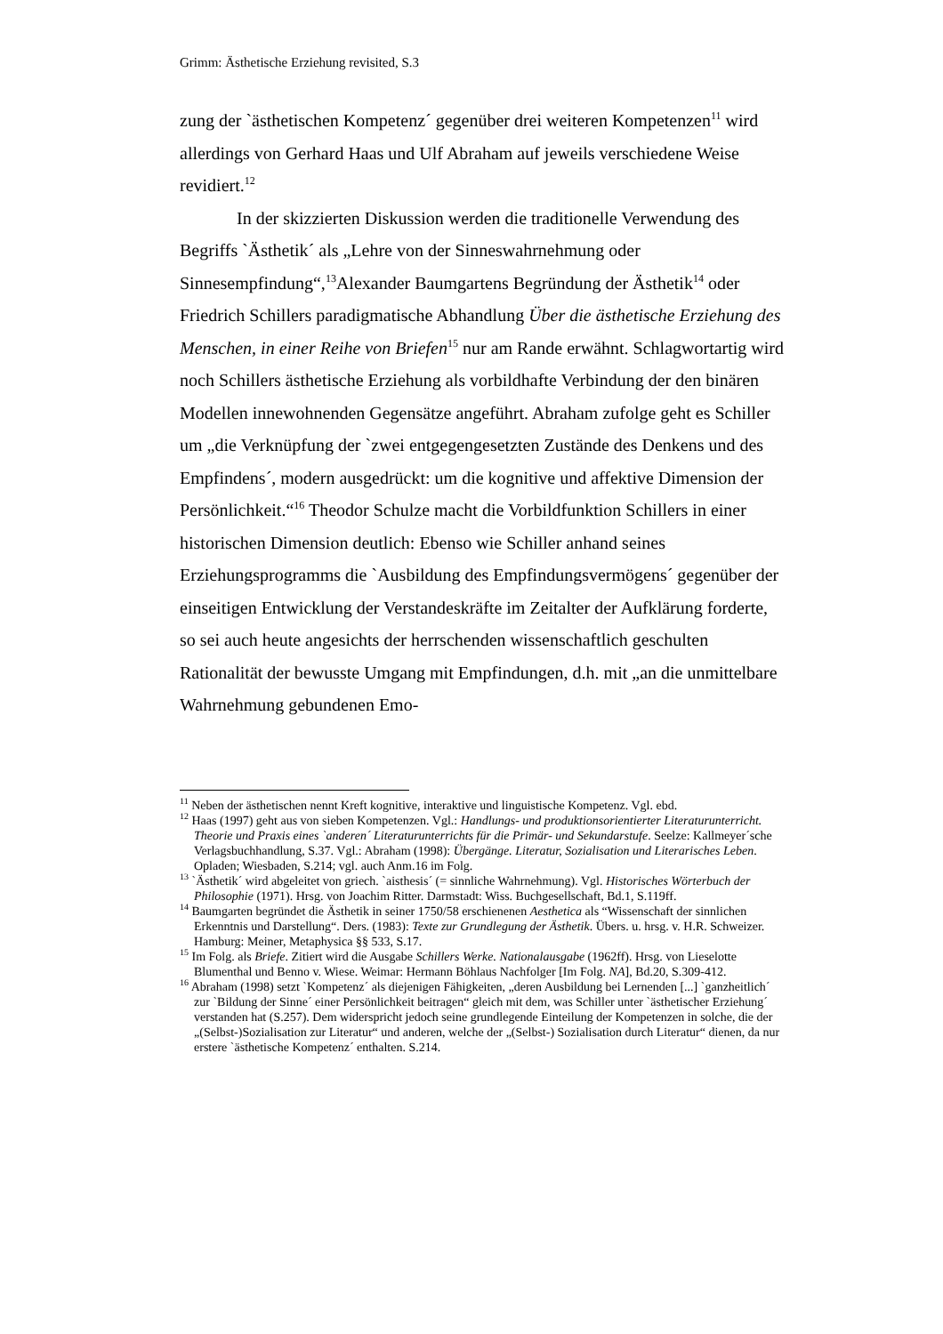Grimm: Ästhetische Erziehung revisited, S.3
zung der `ästhetischen Kompetenz´ gegenüber drei weiteren Kompetenzen<sup>11</sup> wird allerdings von Gerhard Haas und Ulf Abraham auf jeweils verschiedene Weise revidiert.<sup>12</sup>
In der skizzierten Diskussion werden die traditionelle Verwendung des Begriffs `Ästhetik´ als „Lehre von der Sinneswahrnehmung oder Sinnesempfindung“,<sup>13</sup>Alexander Baumgartens Begründung der Ästhetik<sup>14</sup> oder Friedrich Schillers paradigmatische Abhandlung Über die ästhetische Erziehung des Menschen, in einer Reihe von Briefen<sup>15</sup> nur am Rande erwähnt. Schlagwortartig wird noch Schillers ästhetische Erziehung als vorbildhafte Verbindung der den binären Modellen innewohnenden Gegensätze angeführt. Abraham zufolge geht es Schiller um „die Verknüpfung der `zwei entgegengesetzten Zustände des Denkens und des Empfindens´, modern ausgedrückt: um die kognitive und affektive Dimension der Persönlichkeit.“<sup>16</sup> Theodor Schulze macht die Vorbildfunktion Schillers in einer historischen Dimension deutlich: Ebenso wie Schiller anhand seines Erziehungsprogramms die `Ausbildung des Empfindungsvermögens´ gegenüber der einseitigen Entwicklung der Verstandeskräfte im Zeitalter der Aufklärung forderte, so sei auch heute angesichts der herrschenden wissenschaftlich geschulten Rationalität der bewusste Umgang mit Empfindungen, d.h. mit „an die unmittelbare Wahrnehmung gebundenen Emo-
<sup>11</sup> Neben der ästhetischen nennt Kreft kognitive, interaktive und linguistische Kompetenz. Vgl. ebd.
<sup>12</sup> Haas (1997) geht aus von sieben Kompetenzen. Vgl.: Handlungs- und produktionsorientierter Literaturunterricht. Theorie und Praxis eines `anderen´ Literaturunterrichts für die Primär- und Sekundarstufe. Seelze: Kallmeyer´sche Verlagsbuchhandlung, S.37. Vgl.: Abraham (1998): Übergänge. Literatur, Sozialisation und Literarisches Leben. Opladen; Wiesbaden, S.214; vgl. auch Anm.16 im Folg.
<sup>13</sup> `Ästhetik´ wird abgeleitet von griech. `aisthesis´ (= sinnliche Wahrnehmung). Vgl. Historisches Wörterbuch der Philosophie (1971). Hrsg. von Joachim Ritter. Darmstadt: Wiss. Buchgesellschaft, Bd.1, S.119ff.
<sup>14</sup> Baumgarten begründet die Ästhetik in seiner 1750/58 erschienenen Aesthetica als “Wissenschaft der sinnlichen Erkenntnis und Darstellung“. Ders. (1983): Texte zur Grundlegung der Ästhetik. Übers. u. hrsg. v. H.R. Schweizer. Hamburg: Meiner, Metaphysica §§ 533, S.17.
<sup>15</sup> Im Folg. als Briefe. Zitiert wird die Ausgabe Schillers Werke. Nationalausgabe (1962ff). Hrsg. von Lieselotte Blumenthal und Benno v. Wiese. Weimar: Hermann Böhlaus Nachfolger [Im Folg. NA], Bd.20, S.309-412.
<sup>16</sup> Abraham (1998) setzt `Kompetenz´ als diejenigen Fähigkeiten, „deren Ausbildung bei Lernenden [...] `ganzheitlich´ zur `Bildung der Sinne´ einer Persönlichkeit beitragen“ gleich mit dem, was Schiller unter `ästhetischer Erziehung´ verstanden hat (S.257). Dem widerspricht jedoch seine grundlegende Einteilung der Kompetenzen in solche, die der „(Selbst-)Sozialisation zur Literatur“ und anderen, welche der „(Selbst-) Sozialisation durch Literatur“ dienen, da nur erstere `ästhetische Kompetenz´ enthalten. S.214.